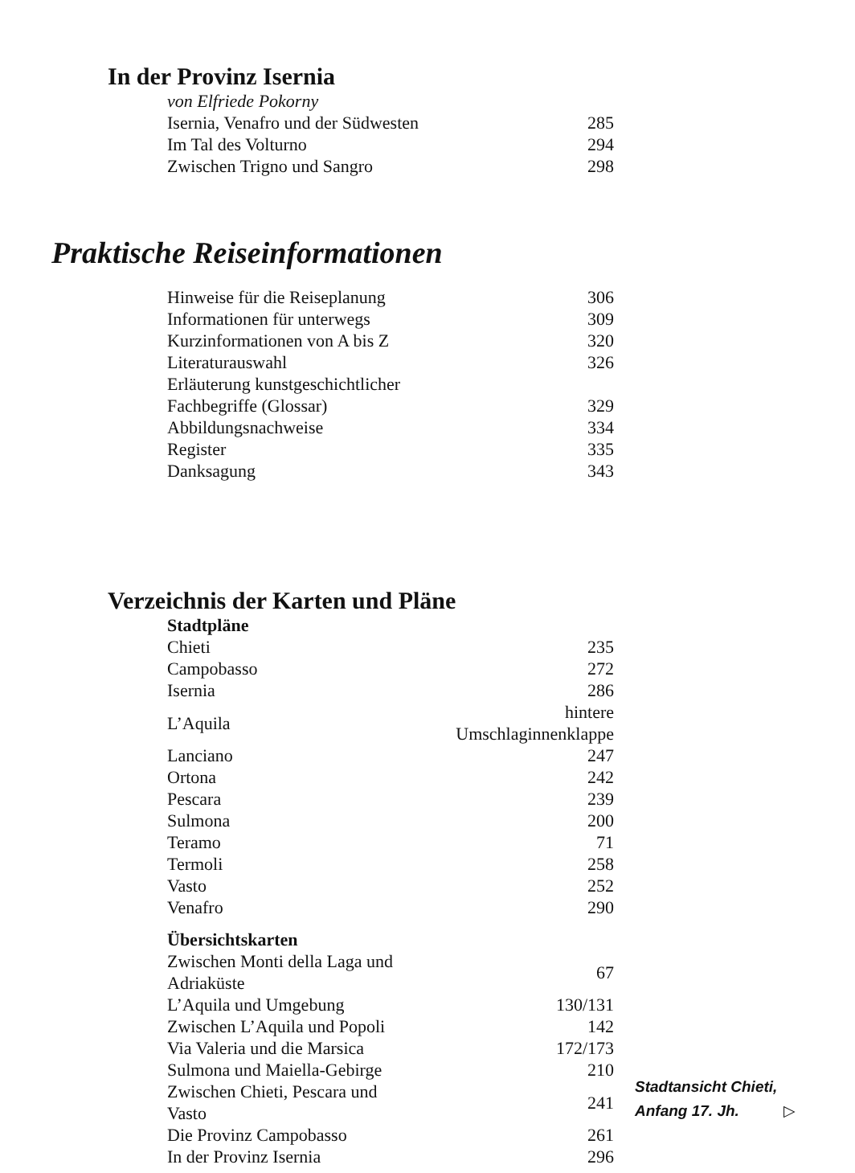In der Provinz Isernia
| von Elfriede Pokorny | |
| Isernia, Venafro und der Südwesten | 285 |
| Im Tal des Volturno | 294 |
| Zwischen Trigno und Sangro | 298 |
Praktische Reiseinformationen
| Hinweise für die Reiseplanung | 306 |
| Informationen für unterwegs | 309 |
| Kurzinformationen von A bis Z | 320 |
| Literaturauswahl | 326 |
| Erläuterung kunstgeschichtlicher | |
| Fachbegriffe (Glossar) | 329 |
| Abbildungsnachweise | 334 |
| Register | 335 |
| Danksagung | 343 |
Verzeichnis der Karten und Pläne
| Stadtpläne | |
| Chieti | 235 |
| Campobasso | 272 |
| Isernia | 286 |
| L’Aquila | hintere Umschlaginnenklappe |
| Lanciano | 247 |
| Ortona | 242 |
| Pescara | 239 |
| Sulmona | 200 |
| Teramo | 71 |
| Termoli | 258 |
| Vasto | 252 |
| Venafro | 290 |
| Übersichtskarten | |
| Zwischen Monti della Laga und Adriaküste | 67 |
| L’Aquila und Umgebung | 130/131 |
| Zwischen L’Aquila und Popoli | 142 |
| Via Valeria und die Marsica | 172/173 |
| Sulmona und Maiella-Gebirge | 210 |
| Zwischen Chieti, Pescara und Vasto | 241 |
| Die Provinz Campobasso | 261 |
| In der Provinz Isernia | 296 |
Stadtansicht Chieti,
Anfang 17. Jh. ▷